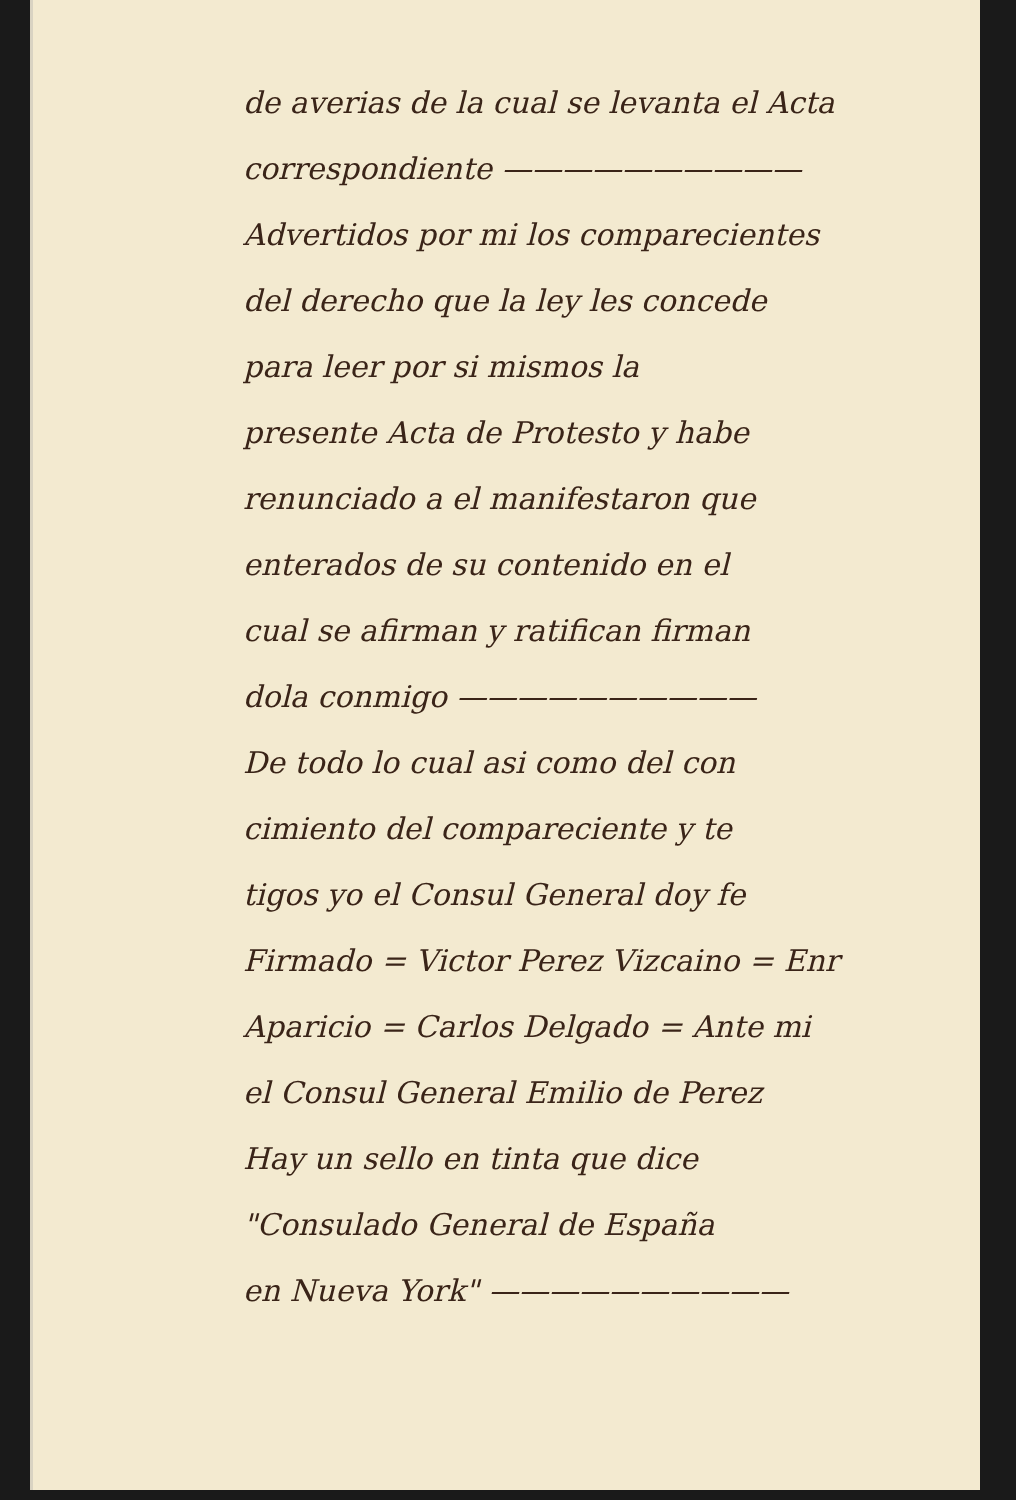de averias de la cual se levanta el Acta
correspondiente ——————————
Advertidos por mi los comparecientes
del derecho que la ley les concede
para leer por si mismos la
presente Acta de Protesto y habe
renunciado a el manifestaron que
enterados de su contenido en el
cual se afirman y ratifican firman
dola conmigo ——————————
De todo lo cual asi como del con
cimiento del compareciente y te
tigos yo el Consul General doy fe
Firmado = Victor Perez Vizcaino = Enr
Aparicio = Carlos Delgado = Ante mi
el Consul General Emilio de Perez
Hay un sello en tinta que dice
"Consulado General de España
en Nueva York" ——————————